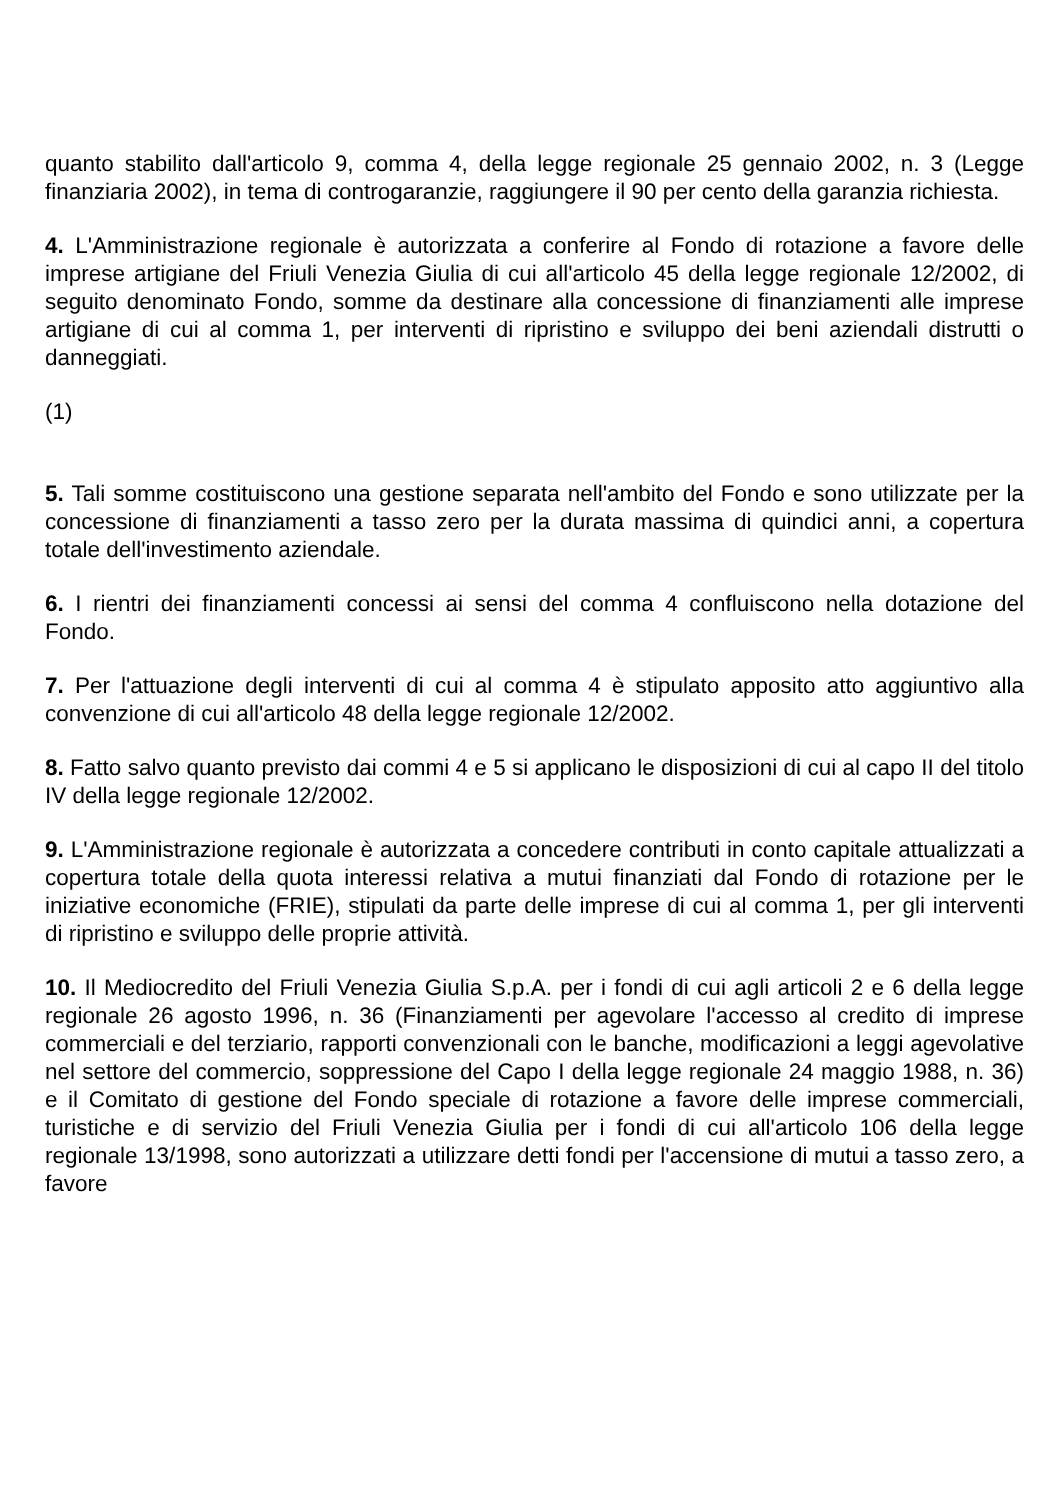quanto stabilito dall'articolo 9, comma 4, della legge regionale 25 gennaio 2002, n. 3 (Legge finanziaria 2002), in tema di controgaranzie, raggiungere il 90 per cento della garanzia richiesta.
4. L'Amministrazione regionale è autorizzata a conferire al Fondo di rotazione a favore delle imprese artigiane del Friuli Venezia Giulia di cui all'articolo 45 della legge regionale 12/2002, di seguito denominato Fondo, somme da destinare alla concessione di finanziamenti alle imprese artigiane di cui al comma 1, per interventi di ripristino e sviluppo dei beni aziendali distrutti o danneggiati.
(1)
5. Tali somme costituiscono una gestione separata nell'ambito del Fondo e sono utilizzate per la concessione di finanziamenti a tasso zero per la durata massima di quindici anni, a copertura totale dell'investimento aziendale.
6. I rientri dei finanziamenti concessi ai sensi del comma 4 confluiscono nella dotazione del Fondo.
7. Per l'attuazione degli interventi di cui al comma 4 è stipulato apposito atto aggiuntivo alla convenzione di cui all'articolo 48 della legge regionale 12/2002.
8. Fatto salvo quanto previsto dai commi 4 e 5 si applicano le disposizioni di cui al capo II del titolo IV della legge regionale 12/2002.
9. L'Amministrazione regionale è autorizzata a concedere contributi in conto capitale attualizzati a copertura totale della quota interessi relativa a mutui finanziati dal Fondo di rotazione per le iniziative economiche (FRIE), stipulati da parte delle imprese di cui al comma 1, per gli interventi di ripristino e sviluppo delle proprie attività.
10. Il Mediocredito del Friuli Venezia Giulia S.p.A. per i fondi di cui agli articoli 2 e 6 della legge regionale 26 agosto 1996, n. 36 (Finanziamenti per agevolare l'accesso al credito di imprese commerciali e del terziario, rapporti convenzionali con le banche, modificazioni a leggi agevolative nel settore del commercio, soppressione del Capo I della legge regionale 24 maggio 1988, n. 36) e il Comitato di gestione del Fondo speciale di rotazione a favore delle imprese commerciali, turistiche e di servizio del Friuli Venezia Giulia per i fondi di cui all'articolo 106 della legge regionale 13/1998, sono autorizzati a utilizzare detti fondi per l'accensione di mutui a tasso zero, a favore